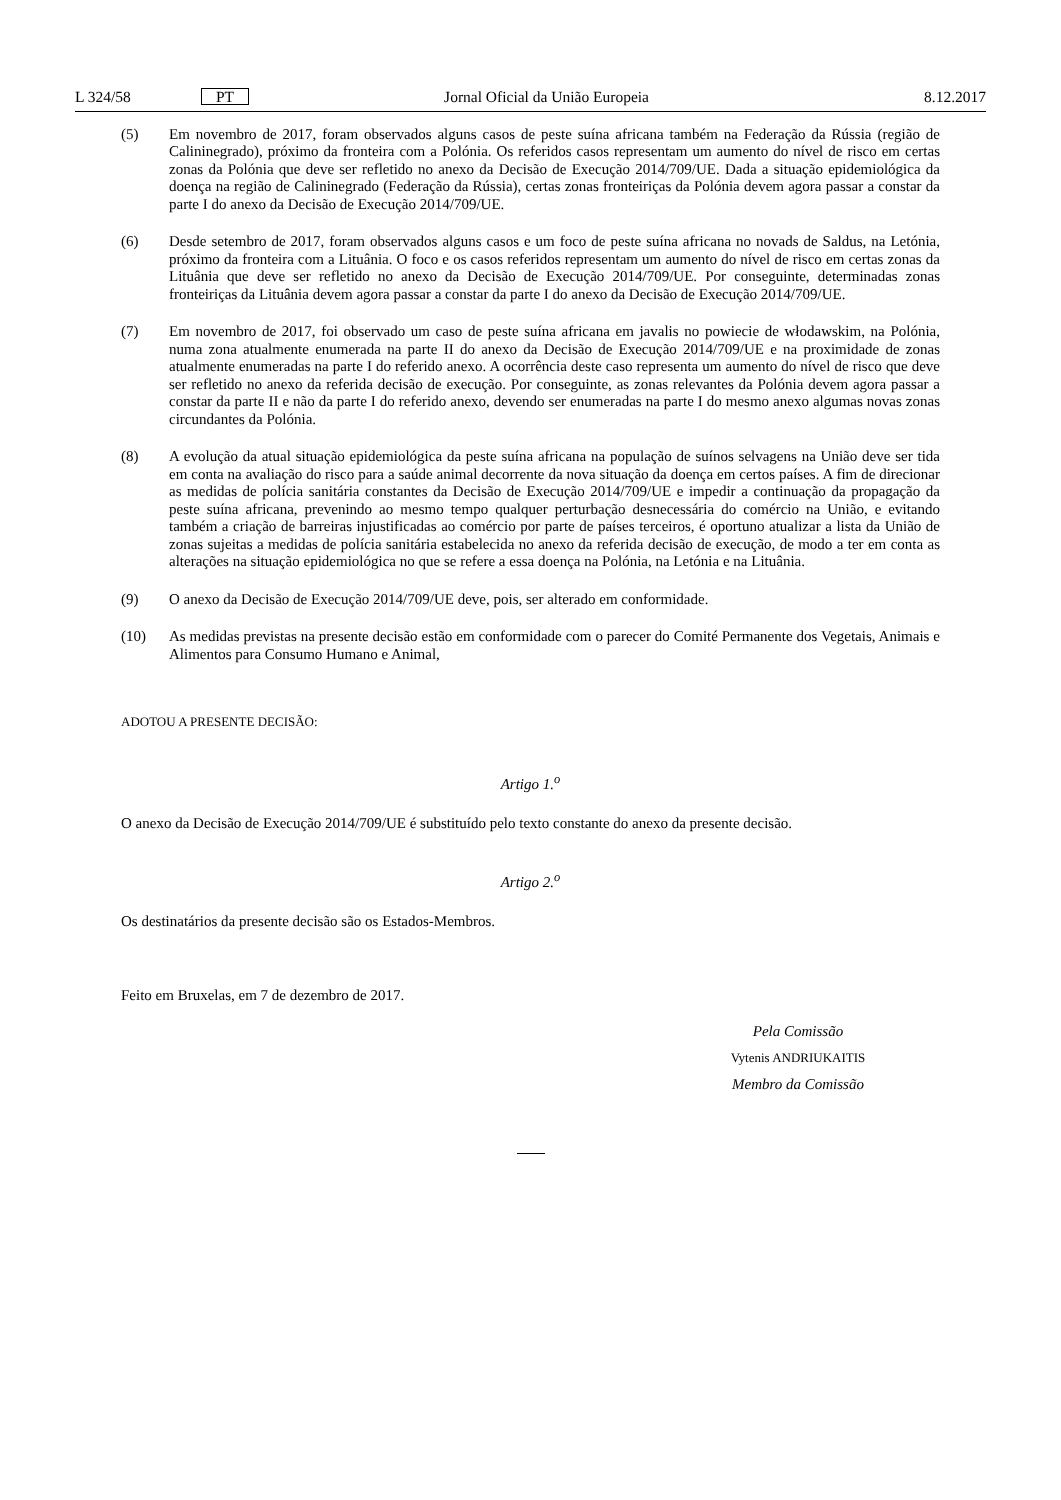L 324/58 PT Jornal Oficial da União Europeia 8.12.2017
(5) Em novembro de 2017, foram observados alguns casos de peste suína africana também na Federação da Rússia (região de Calininegrado), próximo da fronteira com a Polónia. Os referidos casos representam um aumento do nível de risco em certas zonas da Polónia que deve ser refletido no anexo da Decisão de Execução 2014/709/UE. Dada a situação epidemiológica da doença na região de Calininegrado (Federação da Rússia), certas zonas fronteiriças da Polónia devem agora passar a constar da parte I do anexo da Decisão de Execução 2014/709/UE.
(6) Desde setembro de 2017, foram observados alguns casos e um foco de peste suína africana no novads de Saldus, na Letónia, próximo da fronteira com a Lituânia. O foco e os casos referidos representam um aumento do nível de risco em certas zonas da Lituânia que deve ser refletido no anexo da Decisão de Execução 2014/709/UE. Por conseguinte, determinadas zonas fronteiriças da Lituânia devem agora passar a constar da parte I do anexo da Decisão de Execução 2014/709/UE.
(7) Em novembro de 2017, foi observado um caso de peste suína africana em javalis no powiecie de włodawskim, na Polónia, numa zona atualmente enumerada na parte II do anexo da Decisão de Execução 2014/709/UE e na proximidade de zonas atualmente enumeradas na parte I do referido anexo. A ocorrência deste caso representa um aumento do nível de risco que deve ser refletido no anexo da referida decisão de execução. Por conseguinte, as zonas relevantes da Polónia devem agora passar a constar da parte II e não da parte I do referido anexo, devendo ser enumeradas na parte I do mesmo anexo algumas novas zonas circundantes da Polónia.
(8) A evolução da atual situação epidemiológica da peste suína africana na população de suínos selvagens na União deve ser tida em conta na avaliação do risco para a saúde animal decorrente da nova situação da doença em certos países. A fim de direcionar as medidas de polícia sanitária constantes da Decisão de Execução 2014/709/UE e impedir a continuação da propagação da peste suína africana, prevenindo ao mesmo tempo qualquer perturbação desnecessária do comércio na União, e evitando também a criação de barreiras injustificadas ao comércio por parte de países terceiros, é oportuno atualizar a lista da União de zonas sujeitas a medidas de polícia sanitária estabelecida no anexo da referida decisão de execução, de modo a ter em conta as alterações na situação epidemiológica no que se refere a essa doença na Polónia, na Letónia e na Lituânia.
(9) O anexo da Decisão de Execução 2014/709/UE deve, pois, ser alterado em conformidade.
(10) As medidas previstas na presente decisão estão em conformidade com o parecer do Comité Permanente dos Vegetais, Animais e Alimentos para Consumo Humano e Animal,
ADOTOU A PRESENTE DECISÃO:
Artigo 1.<sup>o</sup>
O anexo da Decisão de Execução 2014/709/UE é substituído pelo texto constante do anexo da presente decisão.
Artigo 2.<sup>o</sup>
Os destinatários da presente decisão são os Estados-Membros.
Feito em Bruxelas, em 7 de dezembro de 2017.
Pela Comissão
Vytenis ANDRIUKAITIS
Membro da Comissão